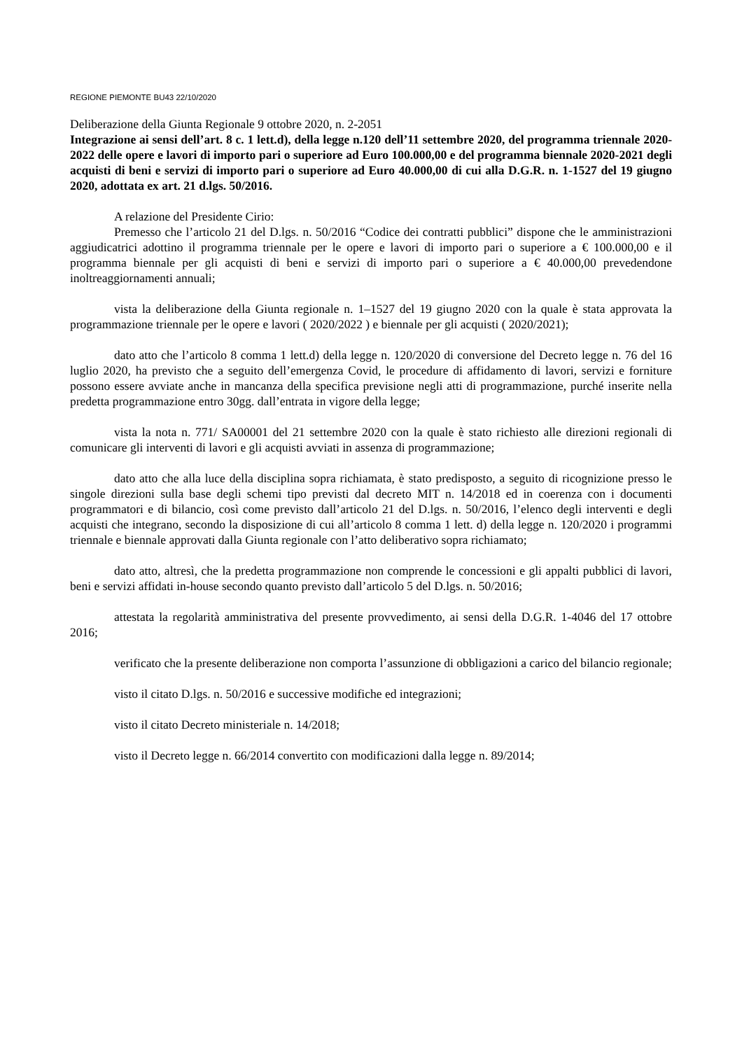REGIONE PIEMONTE BU43 22/10/2020
Deliberazione della Giunta Regionale 9 ottobre 2020, n. 2-2051
Integrazione ai sensi dell’art. 8 c. 1 lett.d), della legge n.120 dell’11 settembre 2020, del programma triennale 2020-2022 delle opere e lavori di importo pari o superiore ad Euro 100.000,00 e del programma biennale 2020-2021 degli acquisti di beni e servizi di importo pari o superiore ad Euro 40.000,00 di cui alla D.G.R. n. 1-1527 del 19 giugno 2020, adottata ex art. 21 d.lgs. 50/2016.
A relazione del Presidente Cirio:
Premesso che l’articolo 21 del D.lgs. n. 50/2016 “Codice dei contratti pubblici” dispone che le amministrazioni aggiudicatrici adottino il programma triennale per le opere e lavori di importo pari o superiore a € 100.000,00 e il programma biennale per gli acquisti di beni e servizi di importo pari o superiore a € 40.000,00 prevedendone inoltreaggiornamenti annuali;
vista la deliberazione della Giunta regionale n. 1–1527 del 19 giugno 2020 con la quale è stata approvata la programmazione triennale per le opere e lavori ( 2020/2022 ) e biennale per gli acquisti ( 2020/2021);
dato atto che l’articolo 8 comma 1 lett.d) della legge n. 120/2020 di conversione del Decreto legge n. 76 del 16 luglio 2020, ha previsto che a seguito dell’emergenza Covid, le procedure di affidamento di lavori, servizi e forniture possono essere avviate anche in mancanza della specifica previsione negli atti di programmazione, purché inserite nella predetta programmazione entro 30gg. dall’entrata in vigore della legge;
vista la nota n. 771/ SA00001 del 21 settembre 2020 con la quale è stato richiesto alle direzioni regionali di comunicare gli interventi di lavori e gli acquisti avviati in assenza di programmazione;
dato atto che alla luce della disciplina sopra richiamata, è stato predisposto, a seguito di ricognizione presso le singole direzioni sulla base degli schemi tipo previsti dal decreto MIT n. 14/2018 ed in coerenza con i documenti programmatori e di bilancio, così come previsto dall’articolo 21 del D.lgs. n. 50/2016, l’elenco degli interventi e degli acquisti che integrano, secondo la disposizione di cui all’articolo 8 comma 1 lett. d) della legge n. 120/2020 i programmi triennale e biennale approvati dalla Giunta regionale con l’atto deliberativo sopra richiamato;
dato atto, altresì, che la predetta programmazione non comprende le concessioni e gli appalti pubblici di lavori, beni e servizi affidati in-house secondo quanto previsto dall’articolo 5 del D.lgs. n. 50/2016;
attestata la regolarità amministrativa del presente provvedimento, ai sensi della D.G.R. 1-4046 del 17 ottobre 2016;
verificato che la presente deliberazione non comporta l’assunzione di obbligazioni a carico del bilancio regionale;
visto il citato D.lgs. n. 50/2016 e successive modifiche ed integrazioni;
visto il citato Decreto ministeriale n. 14/2018;
visto il Decreto legge n. 66/2014 convertito con modificazioni dalla legge n. 89/2014;